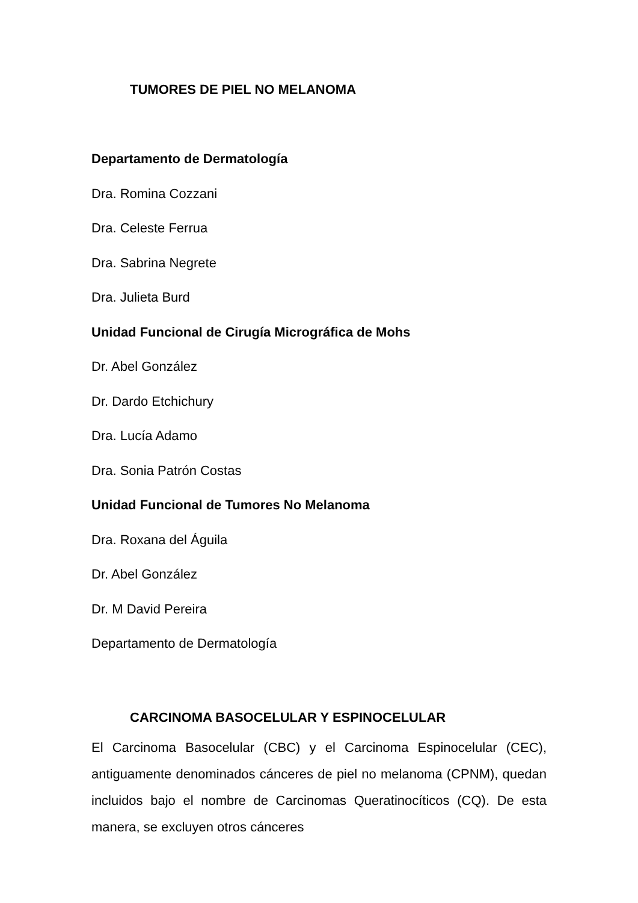TUMORES DE PIEL NO MELANOMA
Departamento de Dermatología
Dra. Romina Cozzani
Dra. Celeste Ferrua
Dra. Sabrina Negrete
Dra. Julieta Burd
Unidad Funcional de Cirugía Micrográfica de Mohs
Dr. Abel González
Dr. Dardo Etchichury
Dra. Lucía Adamo
Dra. Sonia Patrón Costas
Unidad Funcional de Tumores No Melanoma
Dra. Roxana del Águila
Dr. Abel González
Dr. M David Pereira
Departamento de Dermatología
CARCINOMA BASOCELULAR Y ESPINOCELULAR
El Carcinoma Basocelular (CBC) y el Carcinoma Espinocelular (CEC), antiguamente denominados cánceres de piel no melanoma (CPNM), quedan incluidos bajo el nombre de Carcinomas Queratinocíticos (CQ). De esta manera, se excluyen otros cánceres